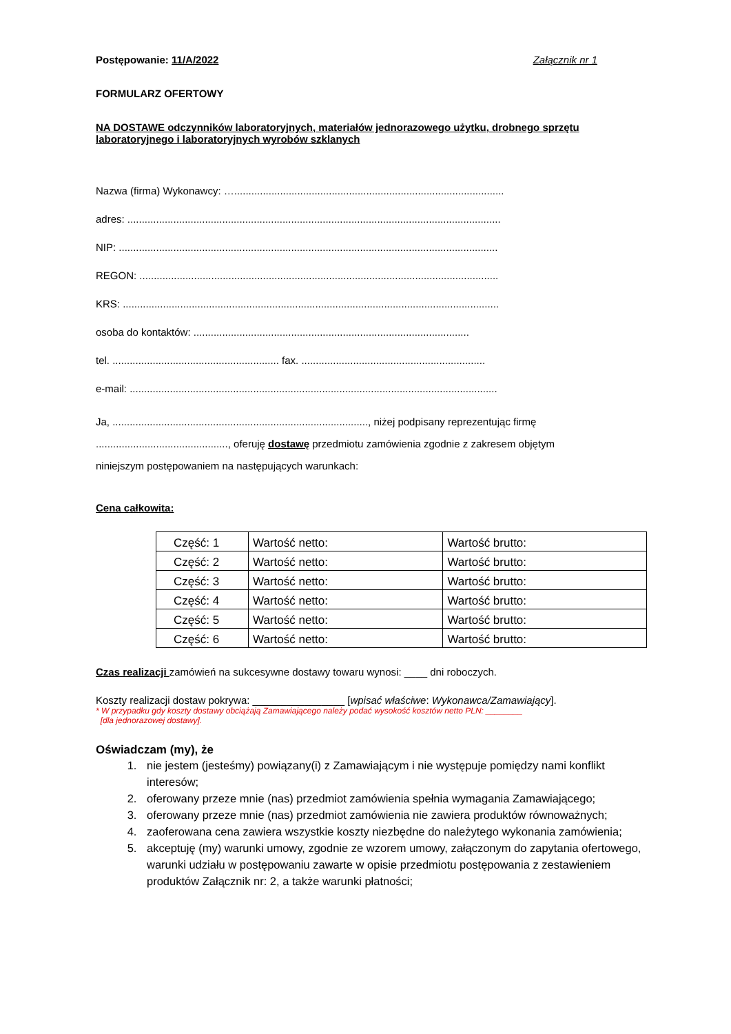Postępowanie: 11/A/2022 Załącznik nr 1
FORMULARZ OFERTOWY
NA DOSTAWE odczynników laboratoryjnych, materiałów jednorazowego użytku, drobnego sprzętu laboratoryjnego i laboratoryjnych wyrobów szklanych
Nazwa (firma) Wykonawcy: …..............................................................................................
adres: ..................................................................................................................................
NIP: ....................................................................................................................................
REGON: .............................................................................................................................
KRS: ...................................................................................................................................
osoba do kontaktów: ................................................................................................
tel. .......................................................... fax. ................................................................
e-mail: ................................................................................................................................
Ja, ........................................................................................., niżej podpisany reprezentując firmę
.............................................., oferuję dostawę przedmiotu zamówienia zgodnie z zakresem objętym
niniejszym postępowaniem na następujących warunkach:
Cena całkowita:
| Część: 1 | Wartość netto: | Wartość brutto: |
| Część: 2 | Wartość netto: | Wartość brutto: |
| Część: 3 | Wartość netto: | Wartość brutto: |
| Część: 4 | Wartość netto: | Wartość brutto: |
| Część: 5 | Wartość netto: | Wartość brutto: |
| Część: 6 | Wartość netto: | Wartość brutto: |
Czas realizacji zamówień na sukcesywne dostawy towaru wynosi: ____ dni roboczych.
Koszty realizacji dostaw pokrywa: ________________ [wpisać właściwe: Wykonawca/Zamawiający].
* W przypadku gdy koszty dostawy obciążają Zamawiającego należy podać wysokość kosztów netto PLN: ________
[dla jednorazowej dostawy].
Oświadczam (my), że
1. nie jestem (jesteśmy) powiązany(i) z Zamawiającym i nie występuje pomiędzy nami konflikt interesów;
2. oferowany przeze mnie (nas) przedmiot zamówienia spełnia wymagania Zamawiającego;
3. oferowany przeze mnie (nas) przedmiot zamówienia nie zawiera produktów równoważnych;
4. zaoferowana cena zawiera wszystkie koszty niezbędne do należytego wykonania zamówienia;
5. akceptuję (my) warunki umowy, zgodnie ze wzorem umowy, załączonym do zapytania ofertowego, warunki udziału w postępowaniu zawarte w opisie przedmiotu postępowania z zestawieniem produktów Załącznik nr: 2, a także warunki płatności;